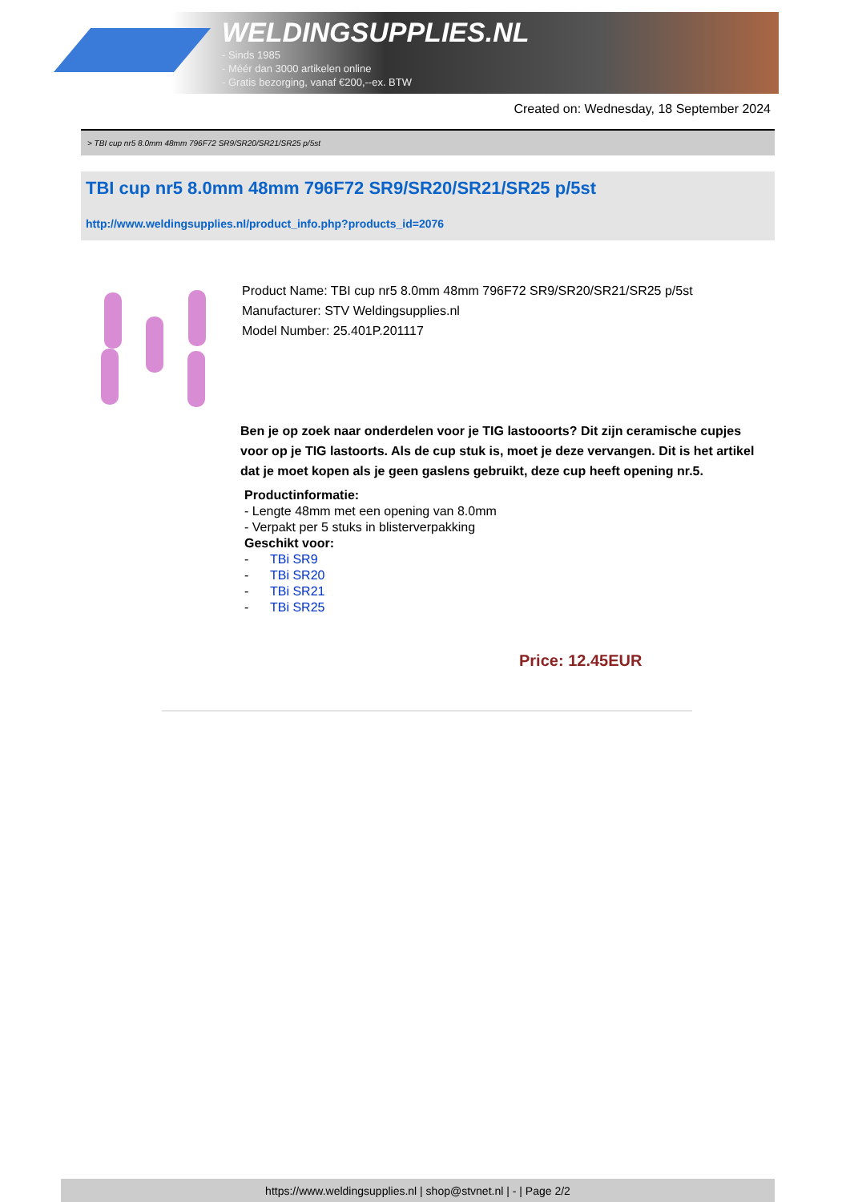WELDINGSUPPLIES.NL
- Sinds 1985
- Méér dan 3000 artikelen online
- Gratis bezorging, vanaf €200,--ex. BTW
Created on: Wednesday, 18 September 2024
> TBI cup nr5 8.0mm 48mm 796F72 SR9/SR20/SR21/SR25 p/5st
TBI cup nr5 8.0mm 48mm 796F72 SR9/SR20/SR21/SR25 p/5st
http://www.weldingsupplies.nl/product_info.php?products_id=2076
Product Name: TBI cup nr5 8.0mm 48mm 796F72 SR9/SR20/SR21/SR25 p/5st
Manufacturer: STV Weldingsupplies.nl
Model Number: 25.401P.201117
Ben je op zoek naar onderdelen voor je TIG lastooorts? Dit zijn ceramische cupjes voor op je TIG lastoorts. Als de cup stuk is, moet je deze vervangen. Dit is het artikel dat je moet kopen als je geen gaslens gebruikt, deze cup heeft opening nr.5.
Productinformatie:
- Lengte 48mm met een opening van 8.0mm
- Verpakt per 5 stuks in blisterverpakking
Geschikt voor:
- TBi SR9
- TBi SR20
- TBi SR21
- TBi SR25
Price: 12.45EUR
https://www.weldingsupplies.nl | shop@stvnet.nl | - | Page 2/2